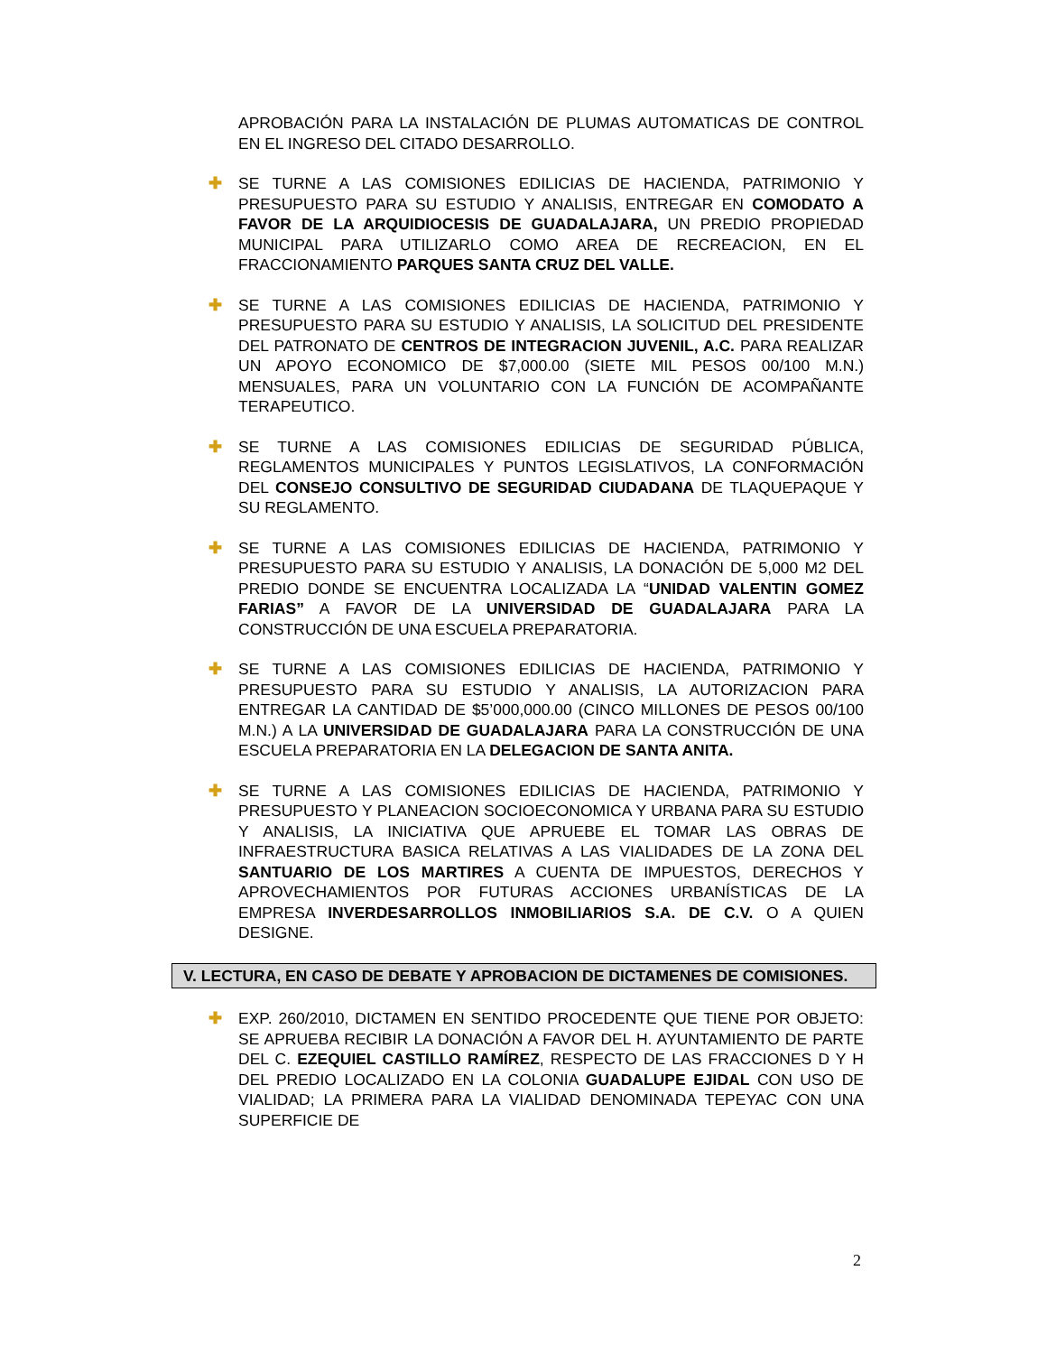APROBACIÓN PARA LA INSTALACIÓN DE PLUMAS AUTOMATICAS DE CONTROL EN EL INGRESO DEL CITADO DESARROLLO.
✚ SE TURNE A LAS COMISIONES EDILICIAS DE HACIENDA, PATRIMONIO Y PRESUPUESTO PARA SU ESTUDIO Y ANALISIS, ENTREGAR EN COMODATO A FAVOR DE LA ARQUIDIOCESIS DE GUADALAJARA, UN PREDIO PROPIEDAD MUNICIPAL PARA UTILIZARLO COMO AREA DE RECREACION, EN EL FRACCIONAMIENTO PARQUES SANTA CRUZ DEL VALLE.
✚ SE TURNE A LAS COMISIONES EDILICIAS DE HACIENDA, PATRIMONIO Y PRESUPUESTO PARA SU ESTUDIO Y ANALISIS, LA SOLICITUD DEL PRESIDENTE DEL PATRONATO DE CENTROS DE INTEGRACION JUVENIL, A.C. PARA REALIZAR UN APOYO ECONOMICO DE $7,000.00 (SIETE MIL PESOS 00/100 M.N.) MENSUALES, PARA UN VOLUNTARIO CON LA FUNCIÓN DE ACOMPAÑANTE TERAPEUTICO.
✚ SE TURNE A LAS COMISIONES EDILICIAS DE SEGURIDAD PÚBLICA, REGLAMENTOS MUNICIPALES Y PUNTOS LEGISLATIVOS, LA CONFORMACIÓN DEL CONSEJO CONSULTIVO DE SEGURIDAD CIUDADANA DE TLAQUEPAQUE Y SU REGLAMENTO.
✚ SE TURNE A LAS COMISIONES EDILICIAS DE HACIENDA, PATRIMONIO Y PRESUPUESTO PARA SU ESTUDIO Y ANALISIS, LA DONACIÓN DE 5,000 M2 DEL PREDIO DONDE SE ENCUENTRA LOCALIZADA LA “UNIDAD VALENTIN GOMEZ FARIAS” A FAVOR DE LA UNIVERSIDAD DE GUADALAJARA PARA LA CONSTRUCCIÓN DE UNA ESCUELA PREPARATORIA.
✚ SE TURNE A LAS COMISIONES EDILICIAS DE HACIENDA, PATRIMONIO Y PRESUPUESTO PARA SU ESTUDIO Y ANALISIS, LA AUTORIZACION PARA ENTREGAR LA CANTIDAD DE $5’000,000.00 (CINCO MILLONES DE PESOS 00/100 M.N.) A LA UNIVERSIDAD DE GUADALAJARA PARA LA CONSTRUCCIÓN DE UNA ESCUELA PREPARATORIA EN LA DELEGACION DE SANTA ANITA.
✚ SE TURNE A LAS COMISIONES EDILICIAS DE HACIENDA, PATRIMONIO Y PRESUPUESTO Y PLANEACION SOCIOECONOMICA Y URBANA PARA SU ESTUDIO Y ANALISIS, LA INICIATIVA QUE APRUEBE EL TOMAR LAS OBRAS DE INFRAESTRUCTURA BASICA RELATIVAS A LAS VIALIDADES DE LA ZONA DEL SANTUARIO DE LOS MARTIRES A CUENTA DE IMPUESTOS, DERECHOS Y APROVECHAMIENTOS POR FUTURAS ACCIONES URBANÍSTICAS DE LA EMPRESA INVERDESARROLLOS INMOBILIARIOS S.A. DE C.V. O A QUIEN DESIGNE.
V. LECTURA, EN CASO DE DEBATE Y APROBACION DE DICTAMENES DE COMISIONES.
✚ EXP. 260/2010, DICTAMEN EN SENTIDO PROCEDENTE QUE TIENE POR OBJETO: SE APRUEBA RECIBIR LA DONACIÓN A FAVOR DEL H. AYUNTAMIENTO DE PARTE DEL C. EZEQUIEL CASTILLO RAMÍREZ, RESPECTO DE LAS FRACCIONES D Y H DEL PREDIO LOCALIZADO EN LA COLONIA GUADALUPE EJIDAL CON USO DE VIALIDAD; LA PRIMERA PARA LA VIALIDAD DENOMINADA TEPEYAC CON UNA SUPERFICIE DE
2